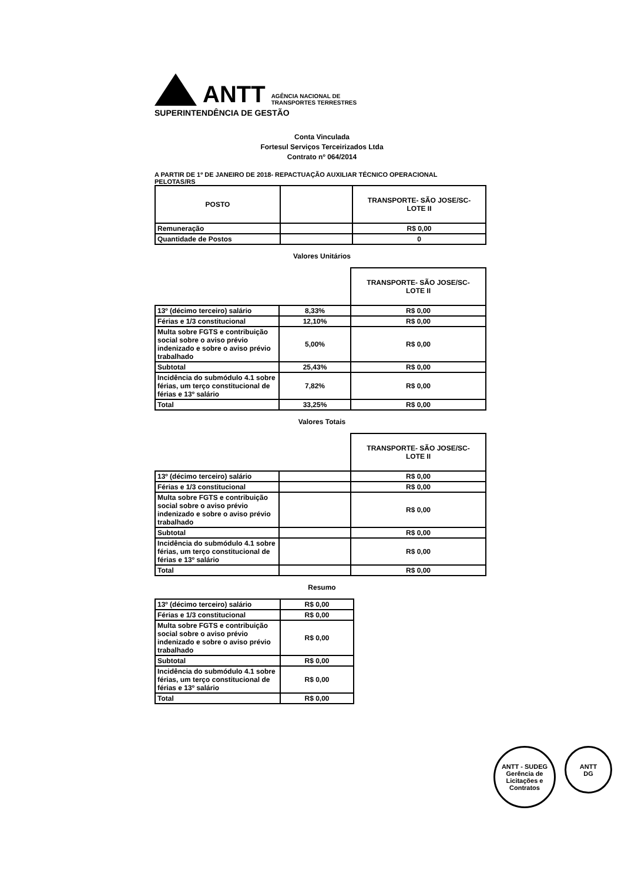ANTT
AGÊNCIA NACIONAL DE
TRANSPORTES TERRESTRES
SUPERINTENDÊNCIA DE GESTÃO
Conta Vinculada
Fortesul Serviços Terceirizados Ltda
Contrato nº 064/2014
A PARTIR DE 1º DE JANEIRO DE 2018- REPACTUAÇÃO AUXILIAR TÉCNICO OPERACIONAL
PELOTAS/RS
| POSTO | | TRANSPORTE- SÃO JOSE/SC- LOTE II |
| --- | --- | --- |
| Remuneração | | R$ 0,00 |
| Quantidade de Postos | | 0 |
Valores Unitários
| | | TRANSPORTE- SÃO JOSE/SC- LOTE II |
| --- | --- | --- |
| 13º (décimo terceiro) salário | 8,33% | R$ 0,00 |
| Férias e 1/3 constitucional | 12,10% | R$ 0,00 |
| Multa sobre FGTS e contribuição social sobre o aviso prévio indenizado e sobre o aviso prévio trabalhado | 5,00% | R$ 0,00 |
| Subtotal | 25,43% | R$ 0,00 |
| Incidência do submódulo 4.1 sobre férias, um terço constitucional de férias e 13º salário | 7,82% | R$ 0,00 |
| Total | 33,25% | R$ 0,00 |
Valores Totais
| | | TRANSPORTE- SÃO JOSE/SC- LOTE II |
| --- | --- | --- |
| 13º (décimo terceiro) salário | | R$ 0,00 |
| Férias e 1/3 constitucional | | R$ 0,00 |
| Multa sobre FGTS e contribuição social sobre o aviso prévio indenizado e sobre o aviso prévio trabalhado | | R$ 0,00 |
| Subtotal | | R$ 0,00 |
| Incidência do submódulo 4.1 sobre férias, um terço constitucional de férias e 13º salário | | R$ 0,00 |
| Total | | R$ 0,00 |
Resumo
| 13º (décimo terceiro) salário | R$ 0,00 |
| Férias e 1/3 constitucional | R$ 0,00 |
| Multa sobre FGTS e contribuição social sobre o aviso prévio indenizado e sobre o aviso prévio trabalhado | R$ 0,00 |
| Subtotal | R$ 0,00 |
| Incidência do submódulo 4.1 sobre férias, um terço constitucional de férias e 13º salário | R$ 0,00 |
| Total | R$ 0,00 |
ANTT - SUDEG
Gerência de Licitações e Contratos
ANTT
DG